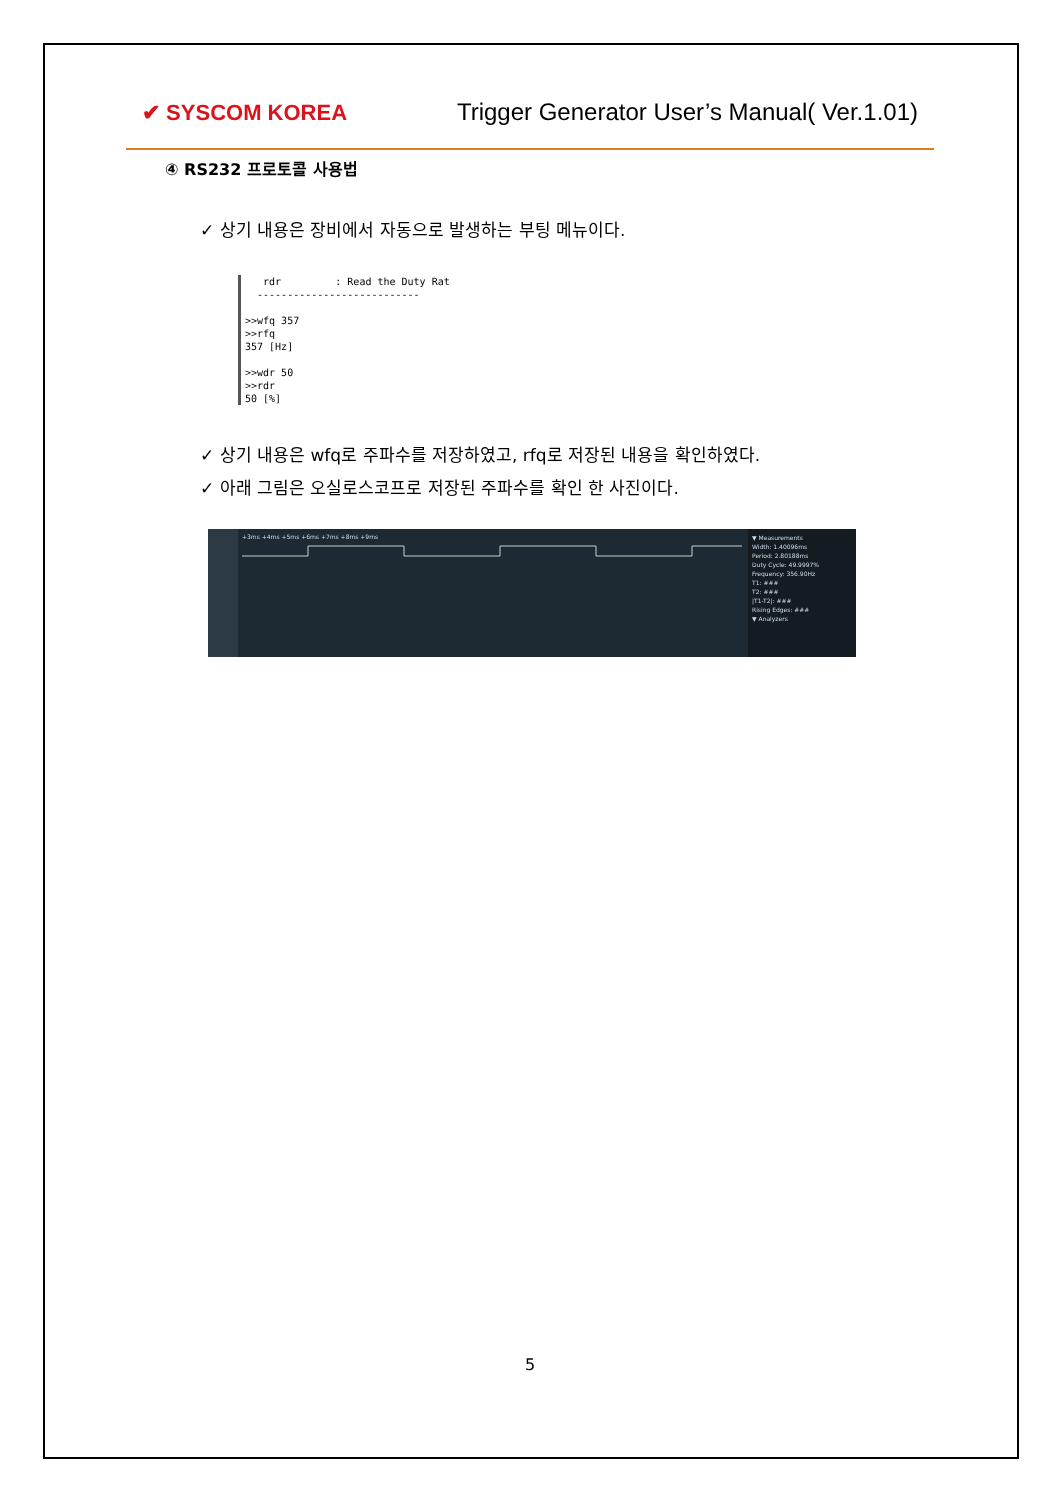✔ SYSCOM KOREA
Trigger Generator User’s Manual( Ver.1.01)
④ RS232 프로토콜 사용법
✓ 상기 내용은 장비에서 자동으로 발생하는 부팅 메뉴이다.
rdr : Read the Duty Rat
---------------------------
>>wfq 357
>>rfq
357 [Hz]
>>wdr 50
>>rdr
50 [%]
✓ 상기 내용은 wfq로 주파수를 저장하였고, rfq로 저장된 내용을 확인하였다.
✓ 아래 그림은 오실로스코프로 저장된 주파수를 확인 한 사진이다.
+3ms +4ms +5ms +6ms +7ms +8ms +9ms
▼ Measurements
Width: 1.40096ms
Period: 2.80188ms
Duty Cycle: 49.9997%
Frequency: 356.90Hz
T1: ###
T2: ###
|T1-T2|: ###
Rising Edges: ###
▼ Analyzers
5